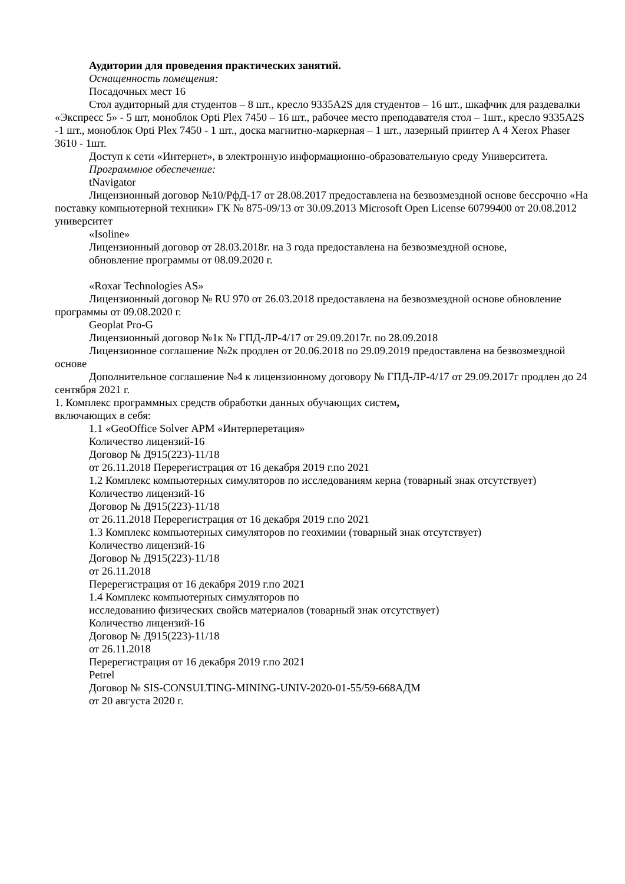Аудитории для проведения практических занятий.
Оснащенность помещения:
Посадочных мест 16
Стол аудиторный для студентов – 8 шт., кресло 9335A2S для студентов – 16 шт., шкафчик для раздевалки «Экспресс 5» - 5 шт, моноблок Opti Plex 7450 – 16 шт., рабочее место преподавателя стол – 1шт., кресло 9335A2S -1 шт., моноблок Opti Plex 7450 - 1 шт., доска магнитно-маркерная – 1 шт., лазерный принтер А 4 Xerox Phaser 3610 - 1шт.
Доступ к сети «Интернет», в электронную информационно-образовательную среду Университета.
Программное обеспечение:
tNavigator
Лицензионный договор №10/РфД-17 от 28.08.2017 предоставлена на безвозмездной основе бессрочно «На поставку компьютерной техники» ГК № 875-09/13 от 30.09.2013 Microsoft Open License 60799400 от 20.08.2012 университет
«Isoline»
Лицензионный договор от 28.03.2018г. на 3 года предоставлена на безвозмездной основе,
обновление программы от 08.09.2020 г.
«Roxar Technologies AS»
Лицензионный договор № RU 970 от 26.03.2018 предоставлена на безвозмездной основе обновление программы от 09.08.2020 г.
Geoplat Pro-G
Лицензионный договор №1к № ГПД-ЛР-4/17 от 29.09.2017г. по 28.09.2018
Лицензионное соглашение №2к продлен от 20.06.2018 по 29.09.2019 предоставлена на безвозмездной основе
Дополнительное соглашение №4 к лицензионному договору № ГПД-ЛР-4/17 от 29.09.2017г продлен до 24 сентября 2021 г.
1. Комплекс программных средств обработки данных обучающих систем,
включающих в себя:
1.1 «GeoOffice Solver АРМ «Интерперетация»
Количество лицензий-16
Договор № Д915(223)-11/18
от 26.11.2018 Перерегистрация от 16 декабря 2019 г.по 2021
1.2 Комплекс компьютерных симуляторов по исследованиям керна (товарный знак отсутствует)
Количество лицензий-16
Договор № Д915(223)-11/18
от 26.11.2018 Перерегистрация от 16 декабря 2019 г.по 2021
1.3 Комплекс компьютерных симуляторов по геохимии (товарный знак отсутствует)
Количество лицензий-16
Договор № Д915(223)-11/18
от 26.11.2018
Перерегистрация от 16 декабря 2019 г.по 2021
1.4 Комплекс компьютерных симуляторов по
исследованию физических свойсв материалов (товарный знак отсутствует)
Количество лицензий-16
Договор № Д915(223)-11/18
от 26.11.2018
Перерегистрация от 16 декабря 2019 г.по 2021
Petrel
Договор № SIS-CONSULTING-MINING-UNIV-2020-01-55/59-668АДМ
от 20 августа 2020 г.